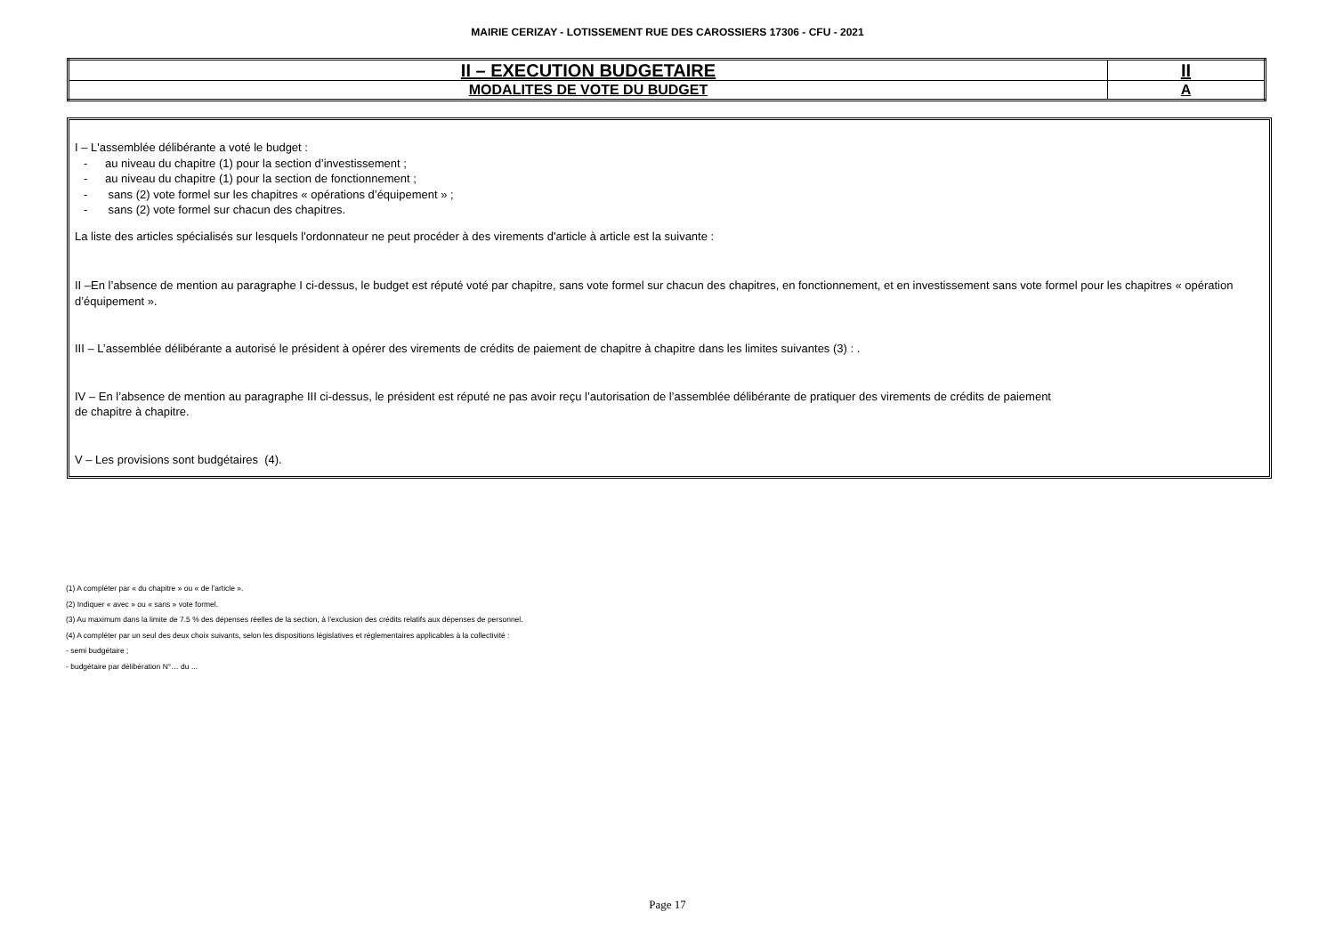MAIRIE CERIZAY - LOTISSEMENT RUE DES CAROSSIERS 17306 - CFU - 2021
| II – EXECUTION BUDGETAIRE | II |
| MODALITES DE VOTE DU BUDGET | A |
I – L'assemblée délibérante a voté le budget :
- au niveau du chapitre (1) pour la section d’investissement ;
- au niveau du chapitre (1) pour la section de fonctionnement ;
- sans (2) vote formel sur les chapitres « opérations d’équipement » ;
- sans (2) vote formel sur chacun des chapitres.
La liste des articles spécialisés sur lesquels l'ordonnateur ne peut procéder à des virements d'article à article est la suivante :
II –En l’absence de mention au paragraphe I ci-dessus, le budget est réputé voté par chapitre, sans vote formel sur chacun des chapitres, en fonctionnement, et en investissement sans vote formel pour les chapitres « opération d’équipement ».
III – L’assemblée délibérante a autorisé le président à opérer des virements de crédits de paiement de chapitre à chapitre dans les limites suivantes (3) : .
IV – En l’absence de mention au paragraphe III ci-dessus, le président est réputé ne pas avoir reçu l’autorisation de l’assemblée délibérante de pratiquer des virements de crédits de paiement
de chapitre à chapitre.
V – Les provisions sont budgétaires (4).
(1) A compléter par « du chapitre » ou « de l’article ».
(2) Indiquer « avec » ou « sans » vote formel.
(3) Au maximum dans la limite de 7.5 % des dépenses réelles de la section, à l’exclusion des crédits relatifs aux dépenses de personnel.
(4) A compléter par un seul des deux choix suivants, selon les dispositions législatives et réglementaires applicables à la collectivité :
- semi budgétaire ;
- budgétaire par délibération N°… du ...
Page 17